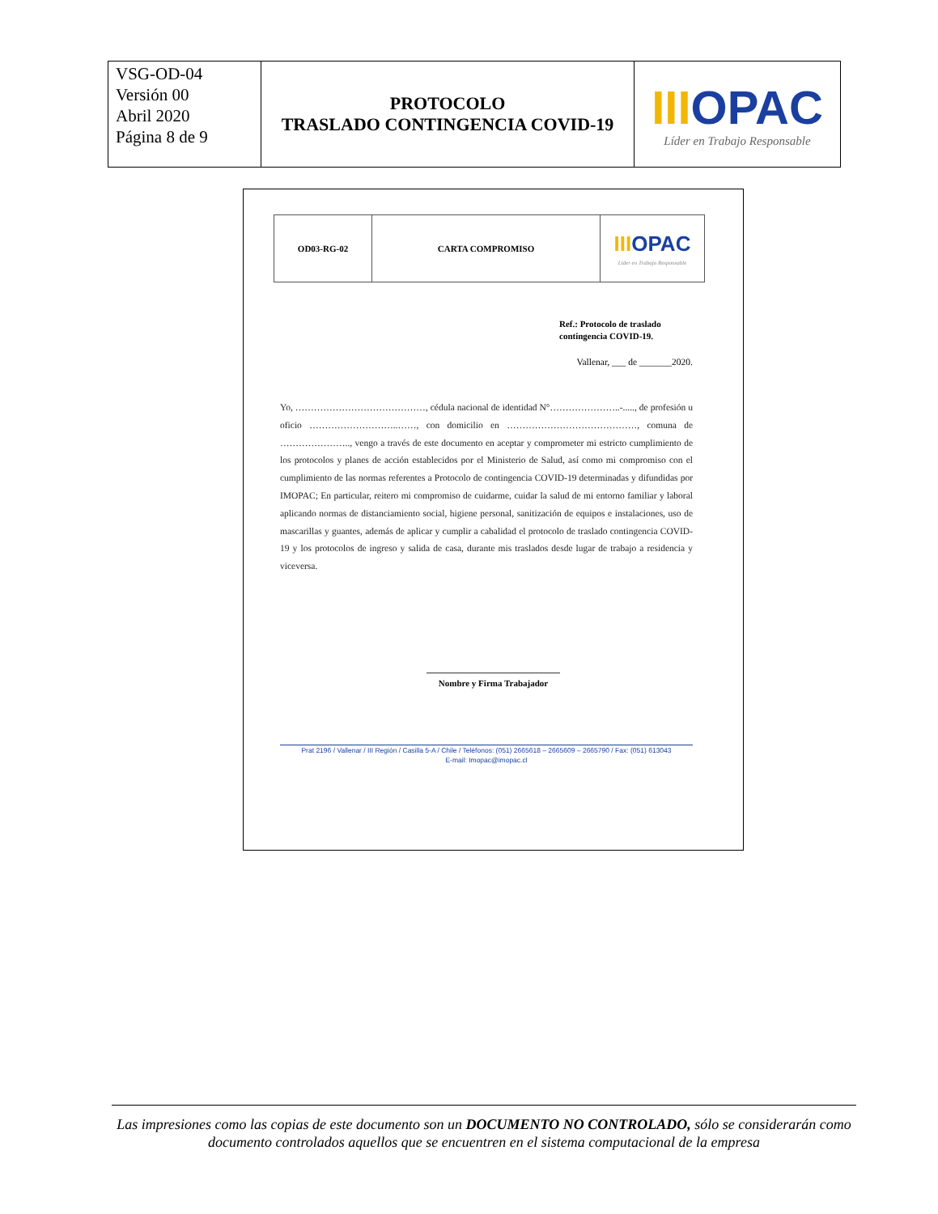| VSG-OD-04 Versión 00 Abril 2020 Página 8 de 9 | PROTOCOLO TRASLADO CONTINGENCIA COVID-19 | III OPAC Líder en Trabajo Responsable |
| OD03-RG-02 | CARTA COMPROMISO | III OPAC Líder en Trabajo Responsable |
Ref.: Protocolo de traslado contingencia COVID-19.
Vallenar, ___ de _______2020.
Yo, ……………………………………, cédula nacional de identidad N°…………………..-....., de profesión u oficio ………………………..……, con domicilio en ……………………………………, comuna de ………………….., vengo a través de este documento en aceptar y comprometer mi estricto cumplimiento de los protocolos y planes de acción establecidos por el Ministerio de Salud, así como mi compromiso con el cumplimiento de las normas referentes a Protocolo de contingencia COVID-19 determinadas y difundidas por IMOPAC; En particular, reitero mi compromiso de cuidarme, cuidar la salud de mi entorno familiar y laboral aplicando normas de distanciamiento social, higiene personal, sanitización de equipos e instalaciones, uso de mascarillas y guantes, además de aplicar y cumplir a cabalidad el protocolo de traslado contingencia COVID-19 y los protocolos de ingreso y salida de casa, durante mis traslados desde lugar de trabajo a residencia y viceversa.
Nombre y Firma Trabajador
Prat 2196 / Vallenar / III Región / Casilla 5-A / Chile / Teléfonos: (051) 2665618 – 2665609 – 2665790 / Fax: (051) 613043
E-mail: Imopac@imopac.cl
Las impresiones como las copias de este documento son un DOCUMENTO NO CONTROLADO, sólo se considerarán como documento controlados aquellos que se encuentren en el sistema computacional de la empresa